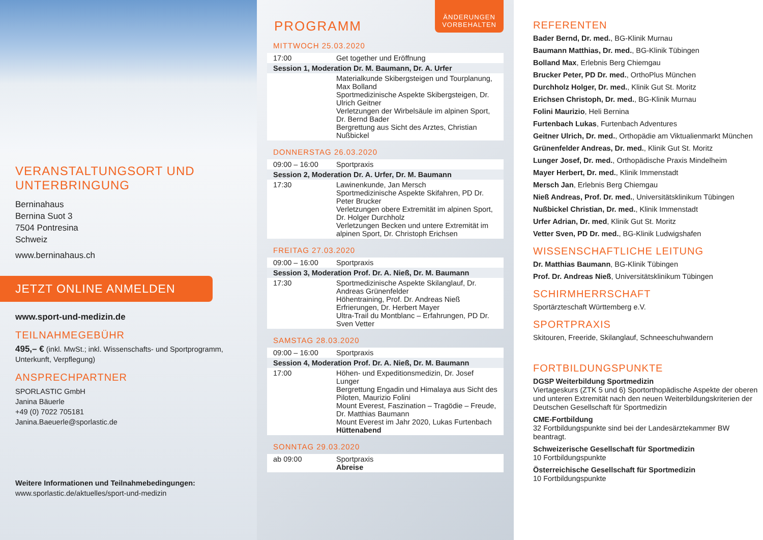VERANSTALTUNGSORT UND UNTERBRINGUNG
Berninahaus
Bernina Suot 3
7504 Pontresina
Schweiz
www.berninahaus.ch
JETZT ONLINE ANMELDEN
www.sport-und-medizin.de
TEILNAHMEGEBÜHR
495,– € (inkl. MwSt.; inkl. Wissenschafts- und Sportprogramm, Unterkunft, Verpflegung)
ANSPRECHPARTNER
SPORLASTIC GmbH
Janina Bäuerle
+49 (0) 7022 705181
Janina.Baeuerle@sporlastic.de
Weitere Informationen und Teilnahmebedingungen:
www.sporlastic.de/aktuelles/sport-und-medizin
ÄNDERUNGEN
VORBEHALTEN
PROGRAMM
MITTWOCH 25.03.2020
| 17:00 | Get together und Eröffnung |
| Session 1, Moderation Dr. M. Baumann, Dr. A. Urfer | |
| | Materialkunde Skibergsteigen und Tourplanung, Max Bolland Sportmedizinische Aspekte Skibergsteigen, Dr. Ulrich Geitner Verletzungen der Wirbelsäule im alpinen Sport, Dr. Bernd Bader Bergrettung aus Sicht des Arztes, Christian Nußbickel |
DONNERSTAG 26.03.2020
| 09:00 – 16:00 | Sportpraxis |
| Session 2, Moderation Dr. A. Urfer, Dr. M. Baumann | |
| 17:30 | Lawinenkunde, Jan Mersch Sportmedizinische Aspekte Skifahren, PD Dr. Peter Brucker Verletzungen obere Extremität im alpinen Sport, Dr. Holger Durchholz Verletzungen Becken und untere Extremität im alpinen Sport, Dr. Christoph Erichsen |
FREITAG 27.03.2020
| 09:00 – 16:00 | Sportpraxis |
| Session 3, Moderation Prof. Dr. A. Nieß, Dr. M. Baumann | |
| 17:30 | Sportmedizinische Aspekte Skilanglauf, Dr. Andreas Grünenfelder Höhentraining, Prof. Dr. Andreas Nieß Erfrierungen, Dr. Herbert Mayer Ultra-Trail du Montblanc – Erfahrungen, PD Dr. Sven Vetter |
SAMSTAG 28.03.2020
| 09:00 – 16:00 | Sportpraxis |
| Session 4, Moderation Prof. Dr. A. Nieß, Dr. M. Baumann | |
| 17:00 | Höhen- und Expeditionsmedizin, Dr. Josef Lunger Bergrettung Engadin und Himalaya aus Sicht des Piloten, Maurizio Folini Mount Everest, Faszination – Tragödie – Freude, Dr. Matthias Baumann Mount Everest im Jahr 2020, Lukas Furtenbach Hüttenabend |
SONNTAG 29.03.2020
| ab 09:00 | Sportpraxis Abreise |
REFERENTEN
Bader Bernd, Dr. med., BG-Klinik Murnau
Baumann Matthias, Dr. med., BG-Klinik Tübingen
Bolland Max, Erlebnis Berg Chiemgau
Brucker Peter, PD Dr. med., OrthoPlus München
Durchholz Holger, Dr. med., Klinik Gut St. Moritz
Erichsen Christoph, Dr. med., BG-Klinik Murnau
Folini Maurizio, Heli Bernina
Furtenbach Lukas, Furtenbach Adventures
Geitner Ulrich, Dr. med., Orthopädie am Viktualienmarkt München
Grünenfelder Andreas, Dr. med., Klinik Gut St. Moritz
Lunger Josef, Dr. med., Orthopädische Praxis Mindelheim
Mayer Herbert, Dr. med., Klinik Immenstadt
Mersch Jan, Erlebnis Berg Chiemgau
Nieß Andreas, Prof. Dr. med., Universitätsklinikum Tübingen
Nußbickel Christian, Dr. med., Klinik Immenstadt
Urfer Adrian, Dr. med, Klinik Gut St. Moritz
Vetter Sven, PD Dr. med., BG-Klinik Ludwigshafen
WISSENSCHAFTLICHE LEITUNG
Dr. Matthias Baumann, BG-Klinik Tübingen
Prof. Dr. Andreas Nieß, Universitätsklinikum Tübingen
SCHIRMHERRSCHAFT
Sportärzteschaft Württemberg e.V.
SPORTPRAXIS
Skitouren, Freeride, Skilanglauf, Schneeschuhwandern
FORTBILDUNGSPUNKTE
DGSP Weiterbildung Sportmedizin
Viertageskurs (ZTK 5 und 6) Sportorthopädische Aspekte der oberen und unteren Extremität nach den neuen Weiterbildungskriterien der Deutschen Gesellschaft für Sportmedizin
CME-Fortbildung
32 Fortbildungspunkte sind bei der Landesärztekammer BW beantragt.
Schweizerische Gesellschaft für Sportmedizin
10 Fortbildungspunkte
Österreichische Gesellschaft für Sportmedizin
10 Fortbildungspunkte